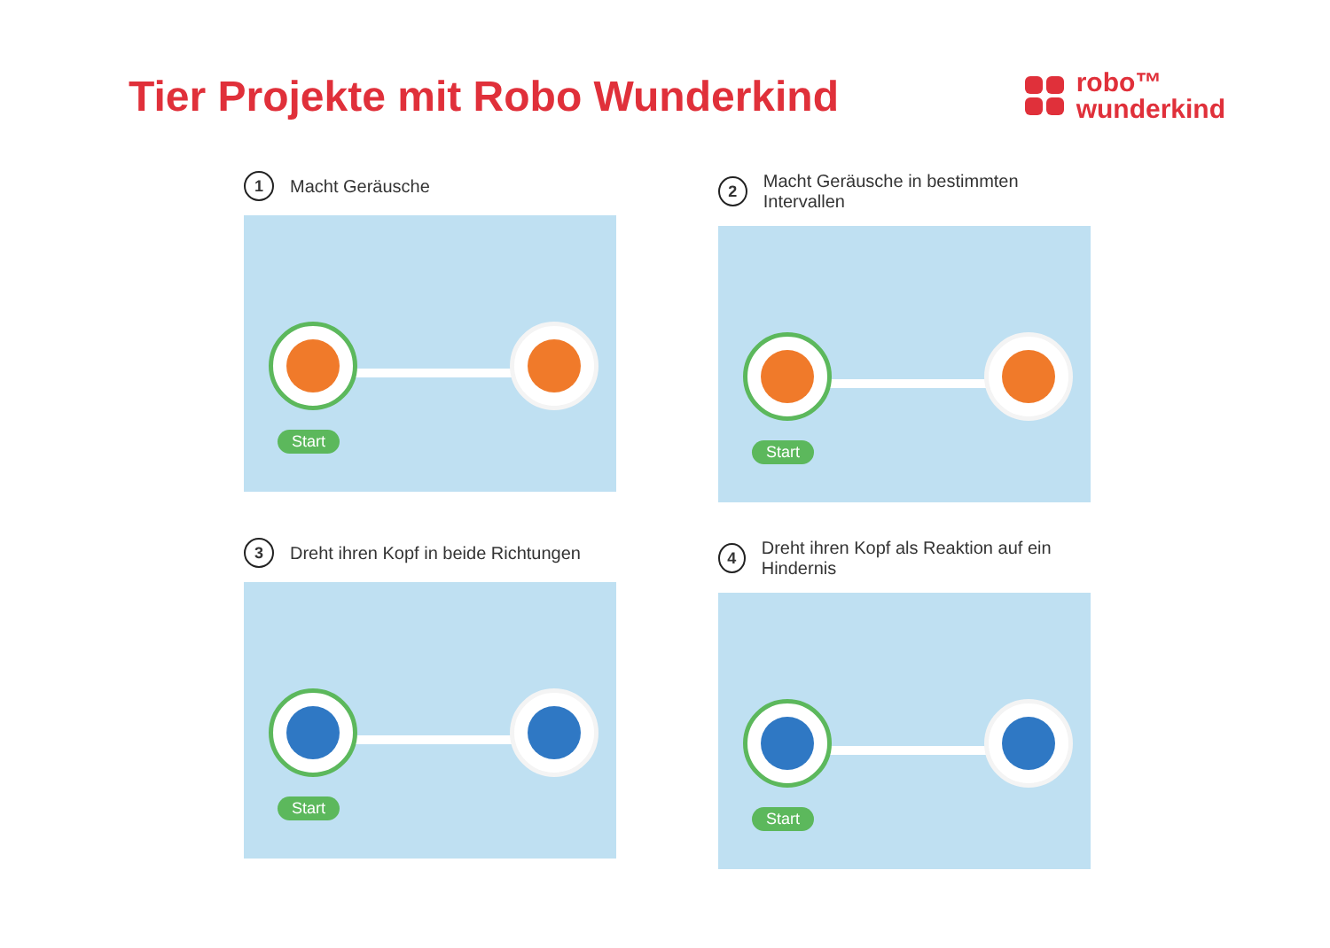Tier Projekte mit Robo Wunderkind
robo™
wunderkind
1
Macht Geräusche
Start
2
Macht Geräusche in bestimmten Intervallen
Start
3
Dreht ihren Kopf in beide Richtungen
Start
4
Dreht ihren Kopf als Reaktion auf ein Hindernis
Start